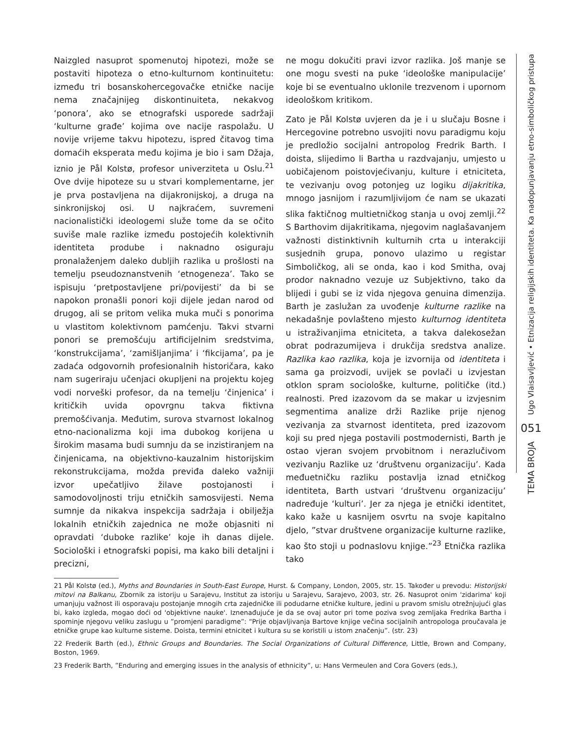Naizgled nasuprot spomenutoj hipotezi, može se postaviti hipoteza o etno-kulturnom kontinuitetu: između tri bosanskohercegovačke etničke nacije nema značajnijeg diskontinuiteta, nekakvog ‘ponora’, ako se etnografski usporede sadržaji ‘kulturne građe’ kojima ove nacije raspolažu. U novije vrijeme takvu hipotezu, ispred čitavog tima domaćih eksperata među kojima je bio i sam Džaja, iznio je Pål Kolstø, profesor univerziteta u Oslu.<sup>21</sup> Ove dvije hipoteze su u stvari komplementarne, jer je prva postavljena na dijakronijskoj, a druga na sinkronijskoj osi. U najkraćem, suvremeni nacionalistički ideologemi služe tome da se očito suviše male razlike između postojećih kolektivnih identiteta prodube i naknadno osiguraju pronalaženjem daleko dubljih razlika u prošlosti na temelju pseudoznanstvenih ‘etnogeneza’. Tako se ispisuju ‘pretpostavljene pri/povijesti’ da bi se napokon pronašli ponori koji dijele jedan narod od drugog, ali se pritom velika muka muči s ponorima u vlastitom kolektivnom pamćenju. Takvi stvarni ponori se premošćuju artificijelnim sredstvima, ‘konstrukcijama’, ‘zamišljanjima’ i ‘fikcijama’, pa je zadaća odgovornih profesionalnih historičara, kako nam sugeriraju učenjaci okupljeni na projektu kojeg vodi norveški profesor, da na temelju ‘činjenica’ i kritičkih uvida opovrgnu takva fiktivna premošćivanja. Međutim, surova stvarnost lokalnog etno-nacionalizma koji ima dubokog korijena u širokim masama budi sumnju da se inzistiranjem na činjenicama, na objektivno-kauzalnim historijskim rekonstrukcijama, možda previđa daleko važniji izvor upečatljivo žilave postojanosti i samodovoljnosti triju etničkih samosvijesti. Nema sumnje da nikakva inspekcija sadržaja i obilježja lokalnih etničkih zajednica ne može objasniti ni opravdati ‘duboke razlike’ koje ih danas dijele. Sociološki i etnografski popisi, ma kako bili detaljni i precizni,
ne mogu dokučiti pravi izvor razlika. Još manje se one mogu svesti na puke ‘ideološke manipulacije’ koje bi se eventualno uklonile trezvenom i upornom ideološkom kritikom.
Zato je Pål Kolstø uvjeren da je i u slučaju Bosne i Hercegovine potrebno usvojiti novu paradigmu koju je predložio socijalni antropolog Fredrik Barth. I doista, slijedimo li Bartha u razdvajanju, umjesto u uobičajenom poistovje­ćivanju, kulture i etniciteta, te vezivanju ovog potonjeg uz logiku dijakritika, mnogo jasnijom i razumljivijom će nam se ukazati slika faktičnog multietničkog stanja u ovoj zemlji.<sup>22</sup> S Barthovim dijakritikama, njegovim naglašavanjem važnosti distinktivnih kulturnih crta u interakciji susjednih grupa, ponovo ulazimo u registar Simboličkog, ali se onda, kao i kod Smitha, ovaj prodor naknadno vezuje uz Subjektivno, tako da blijedi i gubi se iz vida njegova genuina dimenzija. Barth je zaslužan za uvođenje kulturne razlike na nekadašnje povlašteno mjesto kulturnog identiteta u istraživanjima etniciteta, a takva dalekosežan obrat podrazumijeva i drukčija sredstva analize. Razlika kao razlika, koja je izvornija od identiteta i sama ga proizvodi, uvijek se povlači u izvjestan otklon spram sociološke, kulturne, političke (itd.) realnosti. Pred izazovom da se makar u izvjesnim segmentima analize drži Razlike prije njenog vezivanja za stvarnost identiteta, pred izazovom koji su pred njega postavili postmodernisti, Barth je ostao vjeran svojem prvobitnom i nerazlučivom vezivanju Razlike uz ‘društvenu organizaciju’. Kada međuetničku razliku postavlja iznad etničkog identiteta, Barth ustvari ‘društvenu organizaciju’ nadređuje ‘kulturi’. Jer za njega je etnički identitet, kako kaže u kasnijem osvrtu na svoje kapitalno djelo, ”stvar društvene organizacije kulturne razlike, kao što stoji u podnaslovu knjige.”<sup>23</sup> Etnička razlika tako
21 Pål Kolstø (ed.), Myths and Boundaries in South-East Europe, Hurst. & Company, London, 2005, str. 15. Također u prevodu: Historijski mitovi na Balkanu, Zbornik za istoriju u Sarajevu, Institut za istoriju u Sarajevu, Sarajevo, 2003, str. 26. Nasuprot onim 'zidarima' koji umanjuju važnost ili osporavaju postojanje mnogih crta zajedničke ili podudarne etničke kulture, jedini u pravom smislu otrežnjujući glas bi, kako izgleda, mogao doći od 'objektivne nauke'. Iznenađujuće je da se ovaj autor pri tome poziva svog zemljaka Fredrika Bartha i spominje njegovu veliku zaslugu u ”promjeni paradigme”: “Prije objavljivanja Bartove knjige večina socijalnih antropologa proučavala je etničke grupe kao kulturne sisteme. Doista, termini etnicitet i kultura su se koristili u istom značenju”. (str. 23)
22 Frederik Barth (ed.), Ethnic Groups and Boundaries. The Social Organizations of Cultural Difference, Little, Brown and Company, Boston, 1969.
23 Frederik Barth, ”Enduring and emerging issues in the analysis of ethnicity”, u: Hans Vermeulen and Cora Govers (eds.),
Ugo Vlaisavljević • Etnizacija religijskih identiteta. Ka nadopunjavanju etno-simboličkog pristupa
051
TEMA BROJA